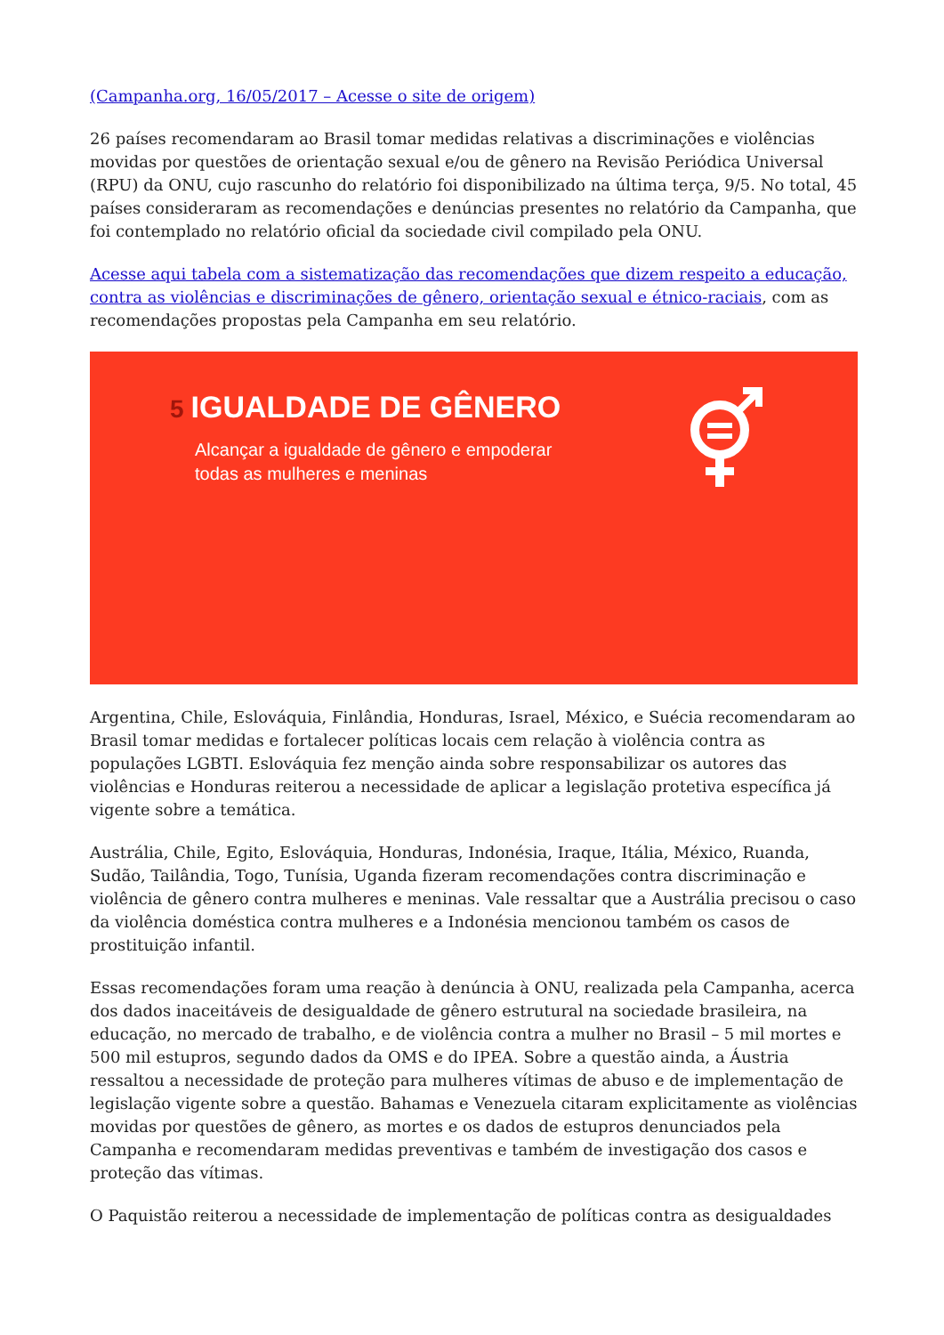(Campanha.org, 16/05/2017 – Acesse o site de origem)
26 países recomendaram ao Brasil tomar medidas relativas a discriminações e violências movidas por questões de orientação sexual e/ou de gênero na Revisão Periódica Universal (RPU) da ONU, cujo rascunho do relatório foi disponibilizado na última terça, 9/5. No total, 45 países consideraram as recomendações e denúncias presentes no relatório da Campanha, que foi contemplado no relatório oficial da sociedade civil compilado pela ONU.
Acesse aqui tabela com a sistematização das recomendações que dizem respeito a educação, contra as violências e discriminações de gênero, orientação sexual e étnico-raciais, com as recomendações propostas pela Campanha em seu relatório.
5 IGUALDADE DE GÊNERO
Alcançar a igualdade de gênero e empoderar
todas as mulheres e meninas
Argentina, Chile, Eslováquia, Finlândia, Honduras, Israel, México, e Suécia recomendaram ao Brasil tomar medidas e fortalecer políticas locais cem relação à violência contra as populações LGBTI. Eslováquia fez menção ainda sobre responsabilizar os autores das violências e Honduras reiterou a necessidade de aplicar a legislação protetiva específica já vigente sobre a temática.
Austrália, Chile, Egito, Eslováquia, Honduras, Indonésia, Iraque, Itália, México, Ruanda, Sudão, Tailândia, Togo, Tunísia, Uganda fizeram recomendações contra discriminação e violência de gênero contra mulheres e meninas. Vale ressaltar que a Austrália precisou o caso da violência doméstica contra mulheres e a Indonésia mencionou também os casos de prostituição infantil.
Essas recomendações foram uma reação à denúncia à ONU, realizada pela Campanha, acerca dos dados inaceitáveis de desigualdade de gênero estrutural na sociedade brasileira, na educação, no mercado de trabalho, e de violência contra a mulher no Brasil – 5 mil mortes e 500 mil estupros, segundo dados da OMS e do IPEA. Sobre a questão ainda, a Áustria ressaltou a necessidade de proteção para mulheres vítimas de abuso e de implementação de legislação vigente sobre a questão. Bahamas e Venezuela citaram explicitamente as violências movidas por questões de gênero, as mortes e os dados de estupros denunciados pela Campanha e recomendaram medidas preventivas e também de investigação dos casos e proteção das vítimas.
O Paquistão reiterou a necessidade de implementação de políticas contra as desigualdades